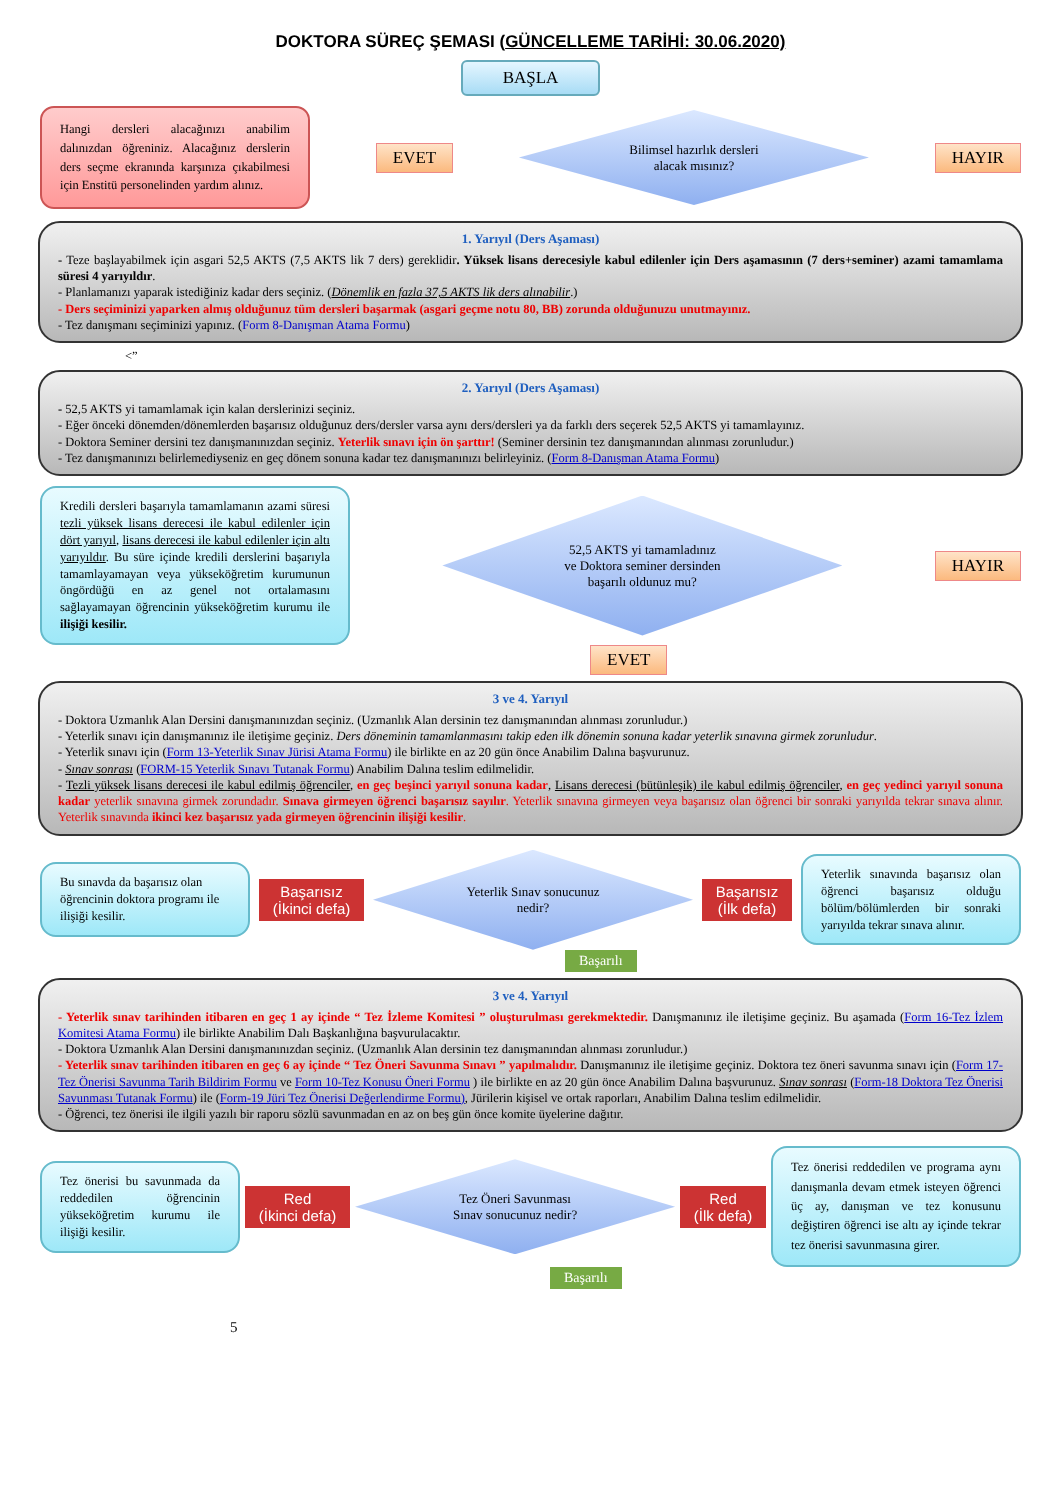DOKTORA SÜREÇ ŞEMASI (GÜNCELLEME TARİHİ: 30.06.2020)
BAŞLA
Hangi dersleri alacağınızı anabilim dalınızdan öğreniniz. Alacağınız derslerin ders seçme ekranında karşınıza çıkabilmesi için Enstitü personelinden yardım alınız.
EVET
Bilimsel hazırlık dersleri
alacak mısınız?
HAYIR
1. Yarıyıl (Ders Aşaması)
- Teze başlayabilmek için asgari 52,5 AKTS (7,5 AKTS lik 7 ders) gereklidir. Yüksek lisans derecesiyle kabul edilenler için Ders aşamasının (7 ders+seminer) azami tamamlama süresi 4 yarıyıldır.
- Planlamanızı yaparak istediğiniz kadar ders seçiniz. (Dönemlik en fazla 37,5 AKTS lik ders alınabilir.)
- Ders seçiminizi yaparken almış olduğunuz tüm dersleri başarmak (asgari geçme notu 80, BB) zorunda olduğunuzu unutmayınız.
- Tez danışmanı seçiminizi yapınız. (Form 8-Danışman Atama Formu)
<”
2. Yarıyıl (Ders Aşaması)
- 52,5 AKTS yi tamamlamak için kalan derslerinizi seçiniz.
- Eğer önceki dönemden/dönemlerden başarısız olduğunuz ders/dersler varsa aynı ders/dersleri ya da farklı ders seçerek 52,5 AKTS yi tamamlayınız.
- Doktora Seminer dersini tez danışmanınızdan seçiniz. Yeterlik sınavı için ön şarttır! (Seminer dersinin tez danışmanından alınması zorunludur.)
- Tez danışmanınızı belirlemediyseniz en geç dönem sonuna kadar tez danışmanınızı belirleyiniz. (Form 8-Danışman Atama Formu)
Kredili dersleri başarıyla tamamlamanın azami süresi tezli yüksek lisans derecesi ile kabul edilenler için dört yarıyıl, lisans derecesi ile kabul edilenler için altı yarıyıldır. Bu süre içinde kredili derslerini başarıyla tamamlayamayan veya yükseköğretim kurumunun öngördüğü en az genel not ortalamasını sağlayamayan öğrencinin yükseköğretim kurumu ile ilişiği kesilir.
52,5 AKTS yi tamamladınız
ve Doktora seminer dersinden
başarılı oldunuz mu?
HAYIR
EVET
3 ve 4. Yarıyıl
- Doktora Uzmanlık Alan Dersini danışmanınızdan seçiniz. (Uzmanlık Alan dersinin tez danışmanından alınması zorunludur.)
- Yeterlik sınavı için danışmanınız ile iletişime geçiniz. Ders döneminin tamamlanmasını takip eden ilk dönemin sonuna kadar yeterlik sınavına girmek zorunludur.
- Yeterlik sınavı için (Form 13-Yeterlik Sınav Jürisi Atama Formu) ile birlikte en az 20 gün önce Anabilim Dalına başvurunuz.
- Sınav sonrası (FORM-15 Yeterlik Sınavı Tutanak Formu) Anabilim Dalına teslim edilmelidir.
- Tezli yüksek lisans derecesi ile kabul edilmiş öğrenciler, en geç beşinci yarıyıl sonuna kadar, Lisans derecesi (bütünleşik) ile kabul edilmiş öğrenciler, en geç yedinci yarıyıl sonuna kadar yeterlik sınavına girmek zorundadır. Sınava girmeyen öğrenci başarısız sayılır. Yeterlik sınavına girmeyen veya başarısız olan öğrenci bir sonraki yarıyılda tekrar sınava alınır. Yeterlik sınavında ikinci kez başarısız yada girmeyen öğrencinin ilişiği kesilir.
Bu sınavda da başarısız olan öğrencinin doktora programı ile ilişiği kesilir.
Başarısız
(İkinci defa)
Yeterlik Sınav sonucunuz
nedir?
Başarısız
(İlk defa)
Yeterlik sınavında başarısız olan öğrenci başarısız olduğu bölüm/bölümlerden bir sonraki yarıyılda tekrar sınava alınır.
Başarılı
3 ve 4. Yarıyıl
- Yeterlik sınav tarihinden itibaren en geç 1 ay içinde “ Tez İzleme Komitesi ” oluşturulması gerekmektedir. Danışmanınız ile iletişime geçiniz. Bu aşamada (Form 16-Tez İzlem Komitesi Atama Formu) ile birlikte Anabilim Dalı Başkanlığına başvurulacaktır.
- Doktora Uzmanlık Alan Dersini danışmanınızdan seçiniz. (Uzmanlık Alan dersinin tez danışmanından alınması zorunludur.)
- Yeterlik sınav tarihinden itibaren en geç 6 ay içinde “ Tez Öneri Savunma Sınavı ” yapılmalıdır. Danışmanınız ile iletişime geçiniz. Doktora tez öneri savunma sınavı için (Form 17-Tez Önerisi Savunma Tarih Bildirim Formu ve Form 10-Tez Konusu Öneri Formu ) ile birlikte en az 20 gün önce Anabilim Dalına başvurunuz. Sınav sonrası (Form-18 Doktora Tez Önerisi Savunması Tutanak Formu) ile (Form-19 Jüri Tez Önerisi Değerlendirme Formu), Jürilerin kişisel ve ortak raporları, Anabilim Dalına teslim edilmelidir.
- Öğrenci, tez önerisi ile ilgili yazılı bir raporu sözlü savunmadan en az on beş gün önce komite üyelerine dağıtır.
Tez önerisi bu savunmada da reddedilen öğrencinin yükseköğretim kurumu ile ilişiği kesilir.
Red
(İkinci defa)
Tez Öneri Savunması
Sınav sonucunuz nedir?
Red
(İlk defa)
Tez önerisi reddedilen ve programa aynı danışmanla devam etmek isteyen öğrenci üç ay, danışman ve tez konusunu değiştiren öğrenci ise altı ay içinde tekrar tez önerisi savunmasına girer.
Başarılı
5